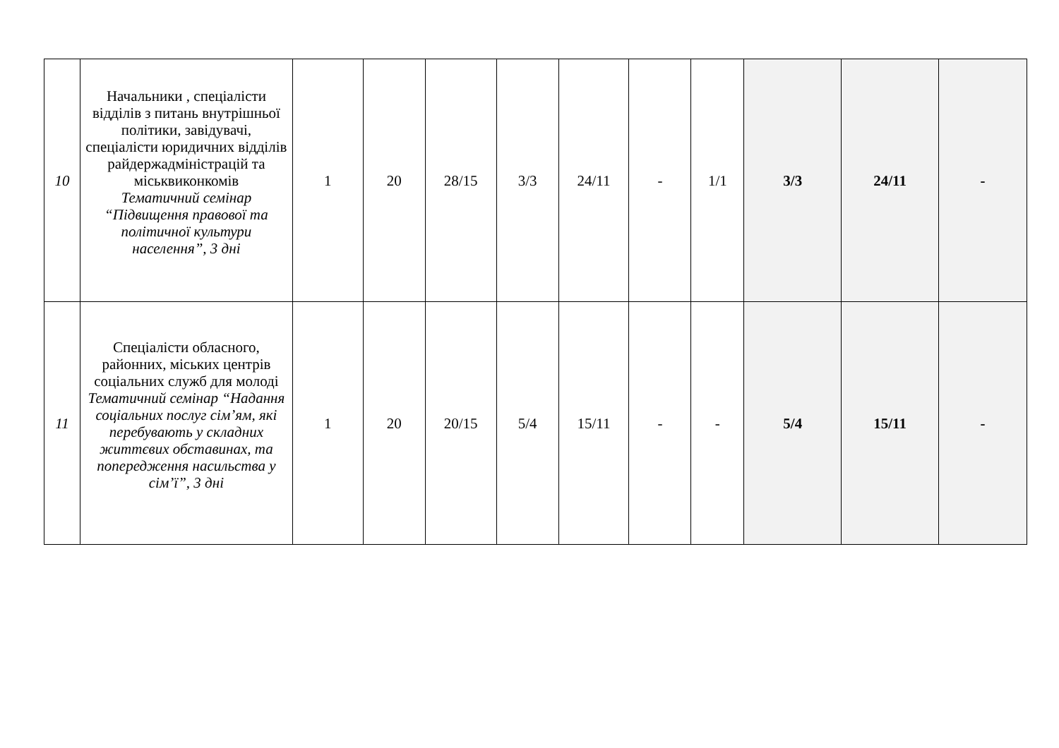| 10 | Начальники , спеціалісти відділів з питань внутрішньої політики, завідувачі, спеціалісти юридичних відділів райдержадміністрацій та міськвиконкомів Тематичний семінар “Підвищення правової та політичної культури населення”, 3 дні | 1 | 20 | 28/15 | 3/3 | 24/11 | - | 1/1 | 3/3 | 24/11 | - |
| 11 | Спеціалісти обласного, районних, міських центрів соціальних служб для молоді Тематичний семінар “Надання соціальних послуг сім’ям, які перебувають у складних життєвих обставинах, та попередження насильства у сім’ї”, 3 дні | 1 | 20 | 20/15 | 5/4 | 15/11 | - | - | 5/4 | 15/11 | - |